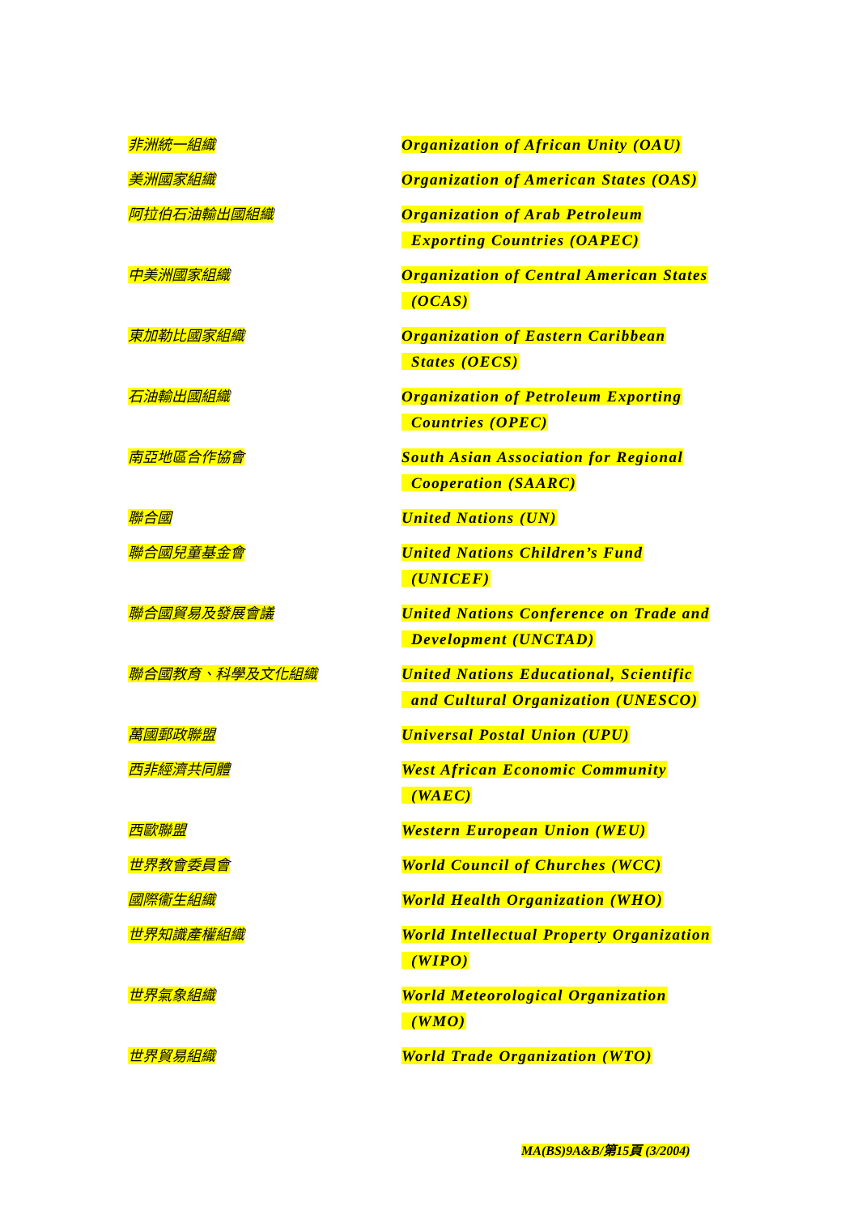| 非洲統一組織 | Organization of African Unity (OAU) |
| 美洲國家組織 | Organization of American States (OAS) |
| 阿拉伯石油輸出國組織 | Organization of Arab Petroleum Exporting Countries (OAPEC) |
| 中美洲國家組織 | Organization of Central American States (OCAS) |
| 東加勒比國家組織 | Organization of Eastern Caribbean States (OECS) |
| 石油輸出國組織 | Organization of Petroleum Exporting Countries (OPEC) |
| 南亞地區合作協會 | South Asian Association for Regional Cooperation (SAARC) |
| 聯合國 | United Nations (UN) |
| 聯合國兒童基金會 | United Nations Children’s Fund (UNICEF) |
| 聯合國貿易及發展會議 | United Nations Conference on Trade and Development (UNCTAD) |
| 聯合國教育、科學及文化組織 | United Nations Educational, Scientific and Cultural Organization (UNESCO) |
| 萬國郵政聯盟 | Universal Postal Union (UPU) |
| 西非經濟共同體 | West African Economic Community (WAEC) |
| 西歐聯盟 | Western European Union (WEU) |
| 世界教會委員會 | World Council of Churches (WCC) |
| 國際衞生組織 | World Health Organization (WHO) |
| 世界知識產權組織 | World Intellectual Property Organization (WIPO) |
| 世界氣象組織 | World Meteorological Organization (WMO) |
| 世界貿易組織 | World Trade Organization (WTO) |
MA(BS)9A&B/第15頁 (3/2004)